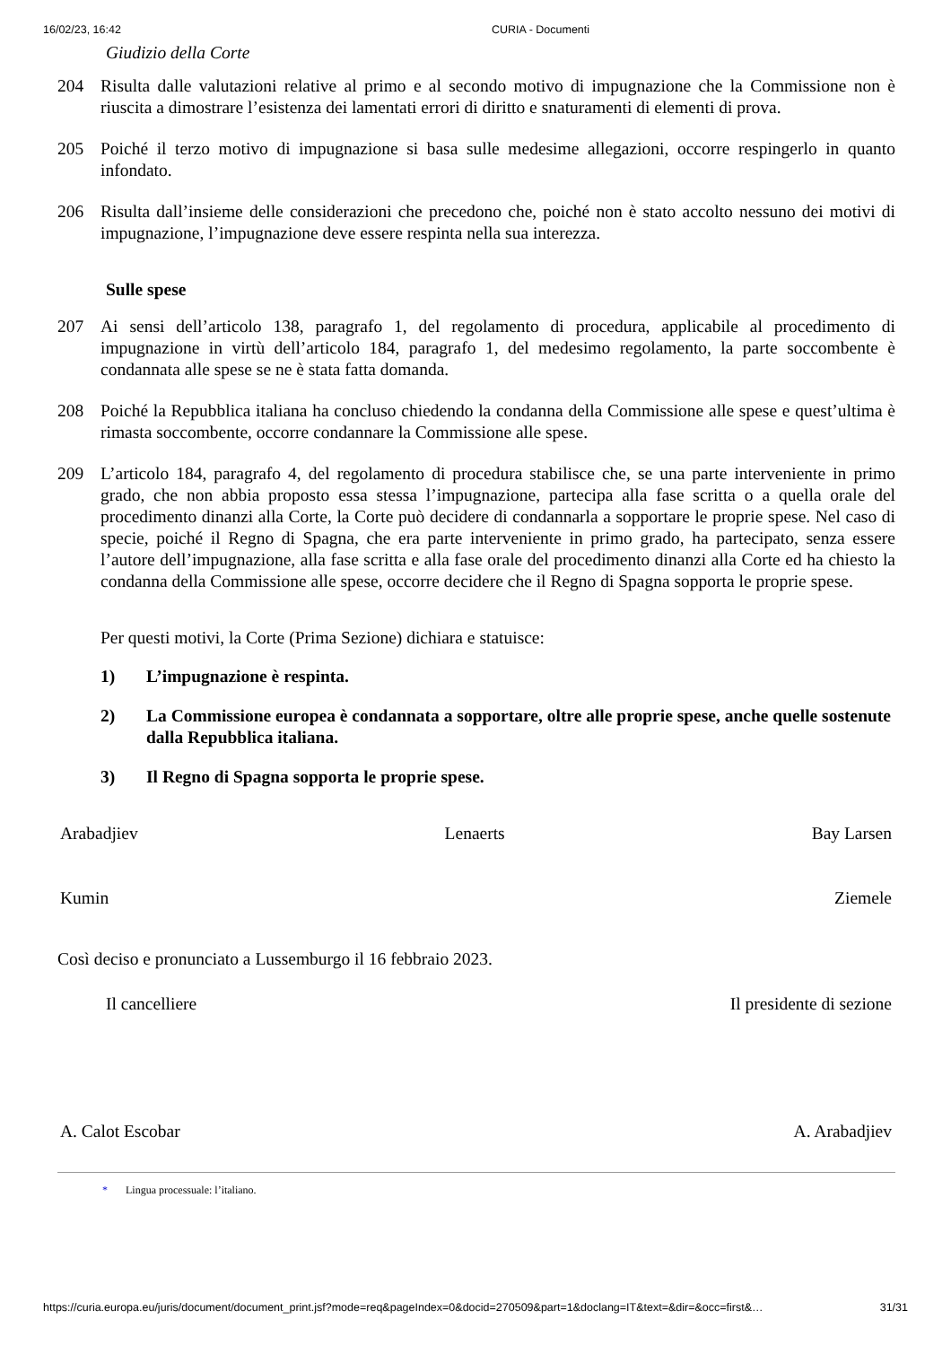16/02/23, 16:42 CURIA - Documenti
Giudizio della Corte
204 Risulta dalle valutazioni relative al primo e al secondo motivo di impugnazione che la Commissione non è riuscita a dimostrare l’esistenza dei lamentati errori di diritto e snaturamenti di elementi di prova.
205 Poiché il terzo motivo di impugnazione si basa sulle medesime allegazioni, occorre respingerlo in quanto infondato.
206 Risulta dall’insieme delle considerazioni che precedono che, poiché non è stato accolto nessuno dei motivi di impugnazione, l’impugnazione deve essere respinta nella sua interezza.
Sulle spese
207 Ai sensi dell’articolo 138, paragrafo 1, del regolamento di procedura, applicabile al procedimento di impugnazione in virtù dell’articolo 184, paragrafo 1, del medesimo regolamento, la parte soccombente è condannata alle spese se ne è stata fatta domanda.
208 Poiché la Repubblica italiana ha concluso chiedendo la condanna della Commissione alle spese e quest’ultima è rimasta soccombente, occorre condannare la Commissione alle spese.
209 L’articolo 184, paragrafo 4, del regolamento di procedura stabilisce che, se una parte interveniente in primo grado, che non abbia proposto essa stessa l’impugnazione, partecipa alla fase scritta o a quella orale del procedimento dinanzi alla Corte, la Corte può decidere di condannarla a sopportare le proprie spese. Nel caso di specie, poiché il Regno di Spagna, che era parte interveniente in primo grado, ha partecipato, senza essere l’autore dell’impugnazione, alla fase scritta e alla fase orale del procedimento dinanzi alla Corte ed ha chiesto la condanna della Commissione alle spese, occorre decidere che il Regno di Spagna sopporta le proprie spese.
Per questi motivi, la Corte (Prima Sezione) dichiara e statuisce:
1) L’impugnazione è respinta.
2) La Commissione europea è condannata a sopportare, oltre alle proprie spese, anche quelle sostenute dalla Repubblica italiana.
3) Il Regno di Spagna sopporta le proprie spese.
Arabadjiev Lenaerts Bay Larsen
Kumin Ziemele
Così deciso e pronunciato a Lussemburgo il 16 febbraio 2023.
Il cancelliere Il presidente di sezione
A. Calot Escobar A. Arabadjiev
* Lingua processuale: l’italiano.
https://curia.europa.eu/juris/document/document_print.jsf?mode=req&pageIndex=0&docid=270509&part=1&doclang=IT&text=&dir=&occ=first&… 31/31